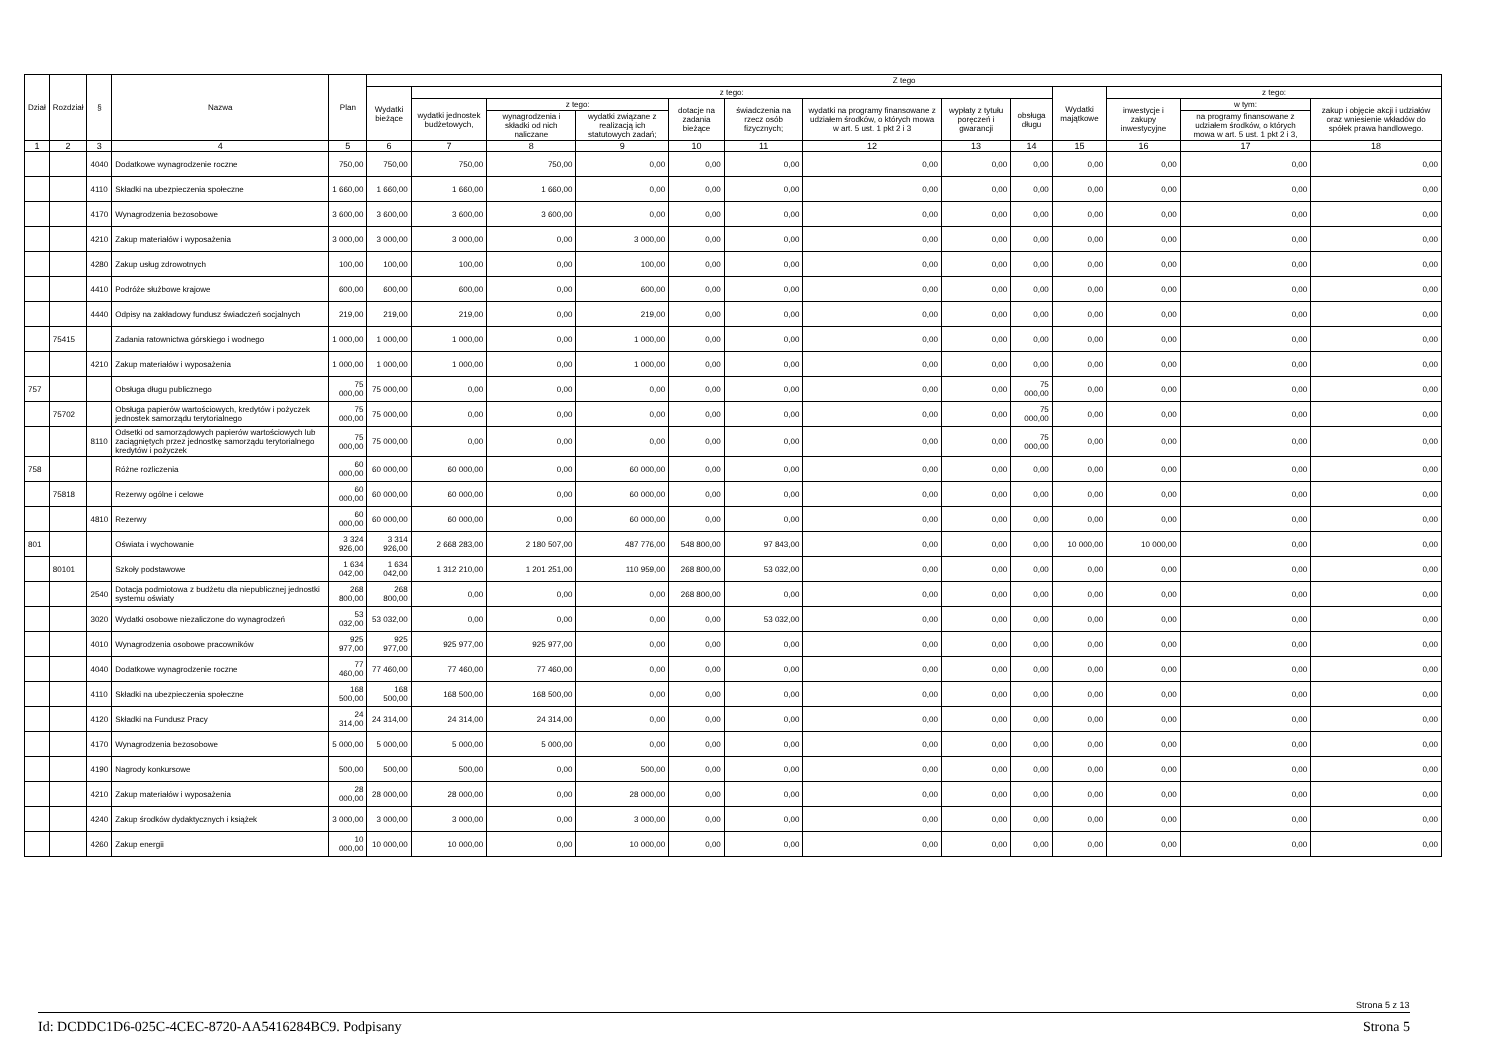| Dział | Rozdział | § | Nazwa | Plan | Z tego | | | | | | | | | | | | |
| --- | --- | --- | --- | --- | --- | --- | --- | --- | --- | --- | --- | --- | --- | --- | --- | --- | --- |
| | | | | | Wydatki bieżące | z tego: | | | | | | | | Wydatki majątkowe | z tego: | | |
| | | | | | | wydatki jednostek budżetowych, | z tego: | | dotacje na zadania bieżące | świadczenia na rzecz osób fizycznych; | wydatki na programy finansowane z udziałem środków, o których mowa w art. 5 ust. 1 pkt 2 i 3 | wypłaty z tytułu poręczeń i gwarancji | obsługa długu | | inwestycje i zakupy inwestycyjne | w tym: | zakup i objęcie akcji i udziałów oraz wniesienie wkładów do spółek prawa handlowego. |
| | | | | | | | wynagrodzenia i składki od nich naliczane | wydatki związane z realizacją ich statutowych zadań; | | | | | | | | na programy finansowane z udziałem środków, o których mowa w art. 5 ust. 1 pkt 2 i 3, | |
| 1 | 2 | 3 | 4 | 5 | 6 | 7 | 8 | 9 | 10 | 11 | 12 | 13 | 14 | 15 | 16 | 17 | 18 |
| | | 4040 | Dodatkowe wynagrodzenie roczne | 750,00 | 750,00 | 750,00 | 750,00 | 0,00 | 0,00 | 0,00 | 0,00 | 0,00 | 0,00 | 0,00 | 0,00 | 0,00 | 0,00 |
| | | 4110 | Składki na ubezpieczenia społeczne | 1 660,00 | 1 660,00 | 1 660,00 | 1 660,00 | 0,00 | 0,00 | 0,00 | 0,00 | 0,00 | 0,00 | 0,00 | 0,00 | 0,00 | 0,00 |
| | | 4170 | Wynagrodzenia bezosobowe | 3 600,00 | 3 600,00 | 3 600,00 | 3 600,00 | 0,00 | 0,00 | 0,00 | 0,00 | 0,00 | 0,00 | 0,00 | 0,00 | 0,00 | 0,00 |
| | | 4210 | Zakup materiałów i wyposażenia | 3 000,00 | 3 000,00 | 3 000,00 | 0,00 | 3 000,00 | 0,00 | 0,00 | 0,00 | 0,00 | 0,00 | 0,00 | 0,00 | 0,00 | 0,00 |
| | | 4280 | Zakup usług zdrowotnych | 100,00 | 100,00 | 100,00 | 0,00 | 100,00 | 0,00 | 0,00 | 0,00 | 0,00 | 0,00 | 0,00 | 0,00 | 0,00 | 0,00 |
| | | 4410 | Podróże służbowe krajowe | 600,00 | 600,00 | 600,00 | 0,00 | 600,00 | 0,00 | 0,00 | 0,00 | 0,00 | 0,00 | 0,00 | 0,00 | 0,00 | 0,00 |
| | | 4440 | Odpisy na zakładowy fundusz świadczeń socjalnych | 219,00 | 219,00 | 219,00 | 0,00 | 219,00 | 0,00 | 0,00 | 0,00 | 0,00 | 0,00 | 0,00 | 0,00 | 0,00 | 0,00 |
| | 75415 | | Zadania ratownictwa górskiego i wodnego | 1 000,00 | 1 000,00 | 1 000,00 | 0,00 | 1 000,00 | 0,00 | 0,00 | 0,00 | 0,00 | 0,00 | 0,00 | 0,00 | 0,00 | 0,00 |
| | | 4210 | Zakup materiałów i wyposażenia | 1 000,00 | 1 000,00 | 1 000,00 | 0,00 | 1 000,00 | 0,00 | 0,00 | 0,00 | 0,00 | 0,00 | 0,00 | 0,00 | 0,00 | 0,00 |
| 757 | | | Obsługa długu publicznego | 75 000,00 | 75 000,00 | 0,00 | 0,00 | 0,00 | 0,00 | 0,00 | 0,00 | 0,00 | 75 000,00 | 0,00 | 0,00 | 0,00 | 0,00 |
| | 75702 | | Obsługa papierów wartościowych, kredytów i pożyczek jednostek samorządu terytorialnego | 75 000,00 | 75 000,00 | 0,00 | 0,00 | 0,00 | 0,00 | 0,00 | 0,00 | 0,00 | 75 000,00 | 0,00 | 0,00 | 0,00 | 0,00 |
| | | 8110 | Odsetki od samorządowych papierów wartościowych lub zaciągniętych przez jednostkę samorządu terytorialnego kredytów i pożyczek | 75 000,00 | 75 000,00 | 0,00 | 0,00 | 0,00 | 0,00 | 0,00 | 0,00 | 0,00 | 75 000,00 | 0,00 | 0,00 | 0,00 | 0,00 |
| 758 | | | Różne rozliczenia | 60 000,00 | 60 000,00 | 60 000,00 | 0,00 | 60 000,00 | 0,00 | 0,00 | 0,00 | 0,00 | 0,00 | 0,00 | 0,00 | 0,00 | 0,00 |
| | 75818 | | Rezerwy ogólne i celowe | 60 000,00 | 60 000,00 | 60 000,00 | 0,00 | 60 000,00 | 0,00 | 0,00 | 0,00 | 0,00 | 0,00 | 0,00 | 0,00 | 0,00 | 0,00 |
| | | 4810 | Rezerwy | 60 000,00 | 60 000,00 | 60 000,00 | 0,00 | 60 000,00 | 0,00 | 0,00 | 0,00 | 0,00 | 0,00 | 0,00 | 0,00 | 0,00 | 0,00 |
| 801 | | | Oświata i wychowanie | 3 324 926,00 | 3 314 926,00 | 2 668 283,00 | 2 180 507,00 | 487 776,00 | 548 800,00 | 97 843,00 | 0,00 | 0,00 | 0,00 | 10 000,00 | 10 000,00 | 0,00 | 0,00 |
| | 80101 | | Szkoły podstawowe | 1 634 042,00 | 1 634 042,00 | 1 312 210,00 | 1 201 251,00 | 110 959,00 | 268 800,00 | 53 032,00 | 0,00 | 0,00 | 0,00 | 0,00 | 0,00 | 0,00 | 0,00 |
| | | 2540 | Dotacja podmiotowa z budżetu dla niepublicznej jednostki systemu oświaty | 268 800,00 | 268 800,00 | 0,00 | 0,00 | 0,00 | 268 800,00 | 0,00 | 0,00 | 0,00 | 0,00 | 0,00 | 0,00 | 0,00 | 0,00 |
| | | 3020 | Wydatki osobowe niezaliczone do wynagrodzeń | 53 032,00 | 53 032,00 | 0,00 | 0,00 | 0,00 | 0,00 | 53 032,00 | 0,00 | 0,00 | 0,00 | 0,00 | 0,00 | 0,00 | 0,00 |
| | | 4010 | Wynagrodzenia osobowe pracowników | 925 977,00 | 925 977,00 | 925 977,00 | 925 977,00 | 0,00 | 0,00 | 0,00 | 0,00 | 0,00 | 0,00 | 0,00 | 0,00 | 0,00 | 0,00 |
| | | 4040 | Dodatkowe wynagrodzenie roczne | 77 460,00 | 77 460,00 | 77 460,00 | 77 460,00 | 0,00 | 0,00 | 0,00 | 0,00 | 0,00 | 0,00 | 0,00 | 0,00 | 0,00 | 0,00 |
| | | 4110 | Składki na ubezpieczenia społeczne | 168 500,00 | 168 500,00 | 168 500,00 | 168 500,00 | 0,00 | 0,00 | 0,00 | 0,00 | 0,00 | 0,00 | 0,00 | 0,00 | 0,00 | 0,00 |
| | | 4120 | Składki na Fundusz Pracy | 24 314,00 | 24 314,00 | 24 314,00 | 24 314,00 | 0,00 | 0,00 | 0,00 | 0,00 | 0,00 | 0,00 | 0,00 | 0,00 | 0,00 | 0,00 |
| | | 4170 | Wynagrodzenia bezosobowe | 5 000,00 | 5 000,00 | 5 000,00 | 5 000,00 | 0,00 | 0,00 | 0,00 | 0,00 | 0,00 | 0,00 | 0,00 | 0,00 | 0,00 | 0,00 |
| | | 4190 | Nagrody konkursowe | 500,00 | 500,00 | 500,00 | 0,00 | 500,00 | 0,00 | 0,00 | 0,00 | 0,00 | 0,00 | 0,00 | 0,00 | 0,00 | 0,00 |
| | | 4210 | Zakup materiałów i wyposażenia | 28 000,00 | 28 000,00 | 28 000,00 | 0,00 | 28 000,00 | 0,00 | 0,00 | 0,00 | 0,00 | 0,00 | 0,00 | 0,00 | 0,00 | 0,00 |
| | | 4240 | Zakup środków dydaktycznych i książek | 3 000,00 | 3 000,00 | 3 000,00 | 0,00 | 3 000,00 | 0,00 | 0,00 | 0,00 | 0,00 | 0,00 | 0,00 | 0,00 | 0,00 | 0,00 |
| | | 4260 | Zakup energii | 10 000,00 | 10 000,00 | 10 000,00 | 0,00 | 10 000,00 | 0,00 | 0,00 | 0,00 | 0,00 | 0,00 | 0,00 | 0,00 | 0,00 | 0,00 |
Strona 5 z 13
Id: DCDDC1D6-025C-4CEC-8720-AA5416284BC9. Podpisany Strona 5